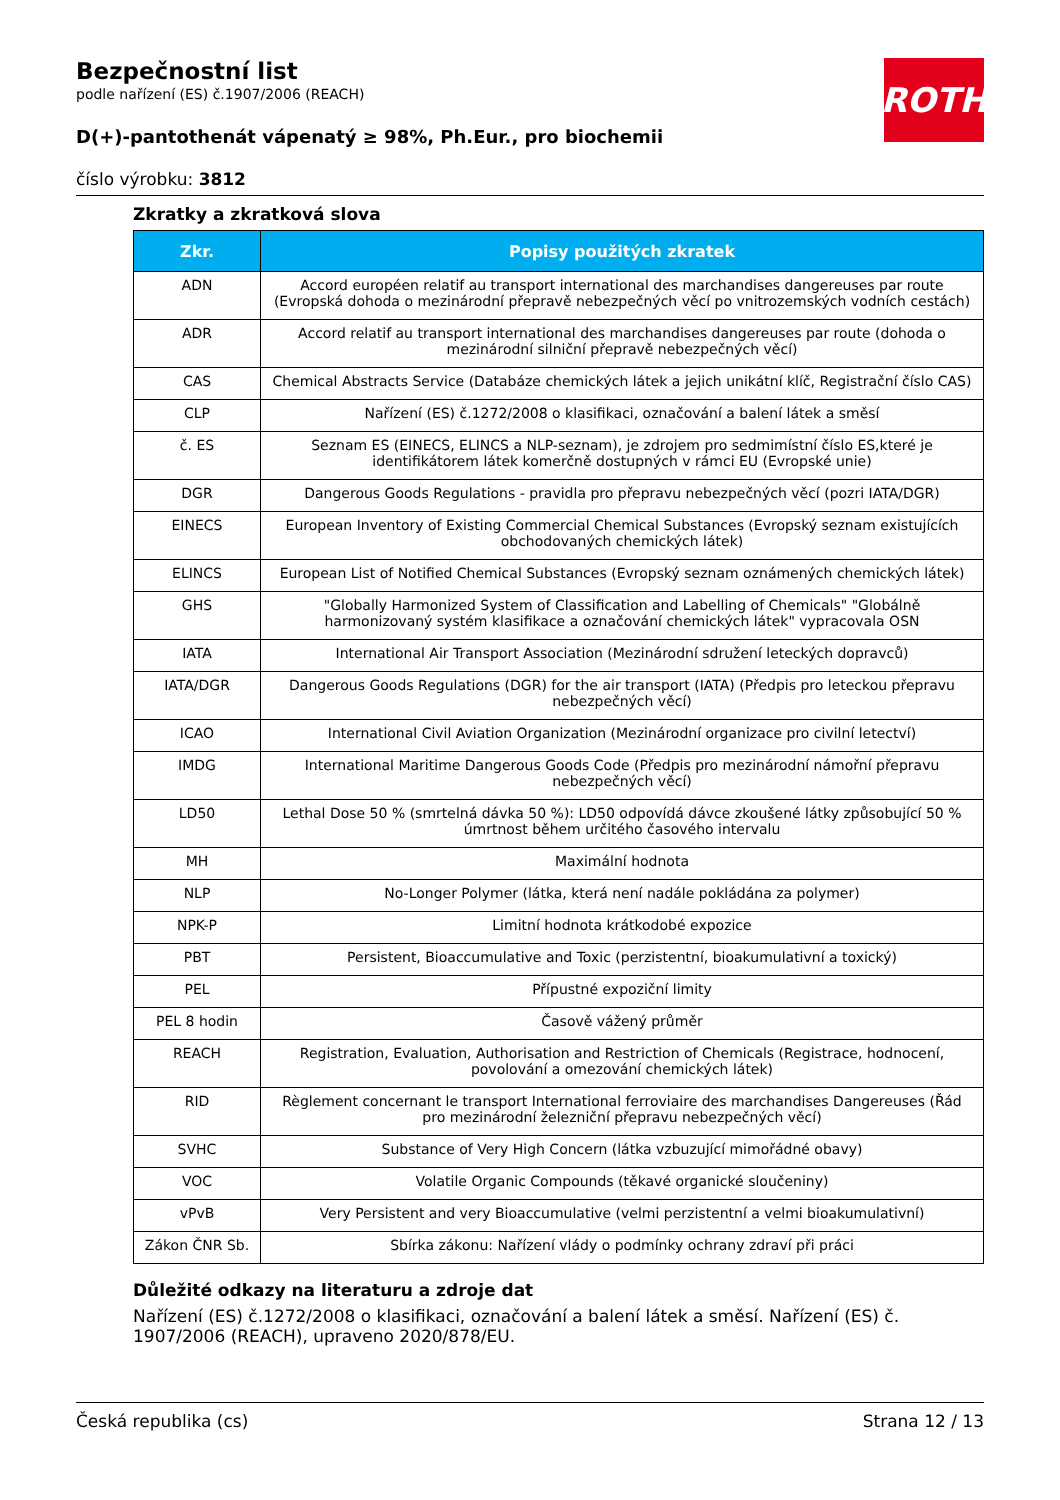ROTH
Bezpečnostní list
podle nařízení (ES) č.1907/2006 (REACH)
D(+)-pantothenát vápenatý ≥ 98%, Ph.Eur., pro biochemii
číslo výrobku: 3812
Zkratky a zkratková slova
| Zkr. | Popisy použitých zkratek |
| --- | --- |
| ADN | Accord européen relatif au transport international des marchandises dangereuses par route (Evropská dohoda o mezinárodní přepravě nebezpečných věcí po vnitrozemských vodních cestách) |
| ADR | Accord relatif au transport international des marchandises dangereuses par route (dohoda o mezinárodní silniční přepravě nebezpečných věcí) |
| CAS | Chemical Abstracts Service (Databáze chemických látek a jejich unikátní klíč, Registrační číslo CAS) |
| CLP | Nařízení (ES) č.1272/2008 o klasifikaci, označování a balení látek a směsí |
| č. ES | Seznam ES (EINECS, ELINCS a NLP-seznam), je zdrojem pro sedmimístní číslo ES,které je identifikátorem látek komerčně dostupných v rámci EU (Evropské unie) |
| DGR | Dangerous Goods Regulations - pravidla pro přepravu nebezpečných věcí (pozri IATA/DGR) |
| EINECS | European Inventory of Existing Commercial Chemical Substances (Evropský seznam existujících obchodovaných chemických látek) |
| ELINCS | European List of Notified Chemical Substances (Evropský seznam oznámených chemických látek) |
| GHS | "Globally Harmonized System of Classification and Labelling of Chemicals" "Globálně harmonizovaný systém klasifikace a označování chemických látek" vypracovala OSN |
| IATA | International Air Transport Association (Mezinárodní sdružení leteckých dopravců) |
| IATA/DGR | Dangerous Goods Regulations (DGR) for the air transport (IATA) (Předpis pro leteckou přepravu nebezpečných věcí) |
| ICAO | International Civil Aviation Organization (Mezinárodní organizace pro civilní letectví) |
| IMDG | International Maritime Dangerous Goods Code (Předpis pro mezinárodní námořní přepravu nebezpečných věcí) |
| LD50 | Lethal Dose 50 % (smrtelná dávka 50 %): LD50 odpovídá dávce zkoušené látky způsobující 50 % úmrtnost během určitého časového intervalu |
| MH | Maximální hodnota |
| NLP | No-Longer Polymer (látka, která není nadále pokládána za polymer) |
| NPK-P | Limitní hodnota krátkodobé expozice |
| PBT | Persistent, Bioaccumulative and Toxic (perzistentní, bioakumulativní a toxický) |
| PEL | Přípustné expoziční limity |
| PEL 8 hodin | Časově vážený průměr |
| REACH | Registration, Evaluation, Authorisation and Restriction of Chemicals (Registrace, hodnocení, povolování a omezování chemických látek) |
| RID | Règlement concernant le transport International ferroviaire des marchandises Dangereuses (Řád pro mezinárodní železniční přepravu nebezpečných věcí) |
| SVHC | Substance of Very High Concern (látka vzbuzující mimořádné obavy) |
| VOC | Volatile Organic Compounds (těkavé organické sloučeniny) |
| vPvB | Very Persistent and very Bioaccumulative (velmi perzistentní a velmi bioakumulativní) |
| Zákon ČNR Sb. | Sbírka zákonu: Nařízení vlády o podmínky ochrany zdraví při práci |
Důležité odkazy na literaturu a zdroje dat
Nařízení (ES) č.1272/2008 o klasifikaci, označování a balení látek a směsí. Nařízení (ES) č. 1907/2006 (REACH), upraveno 2020/878/EU.
Česká republika (cs) Strana 12 / 13